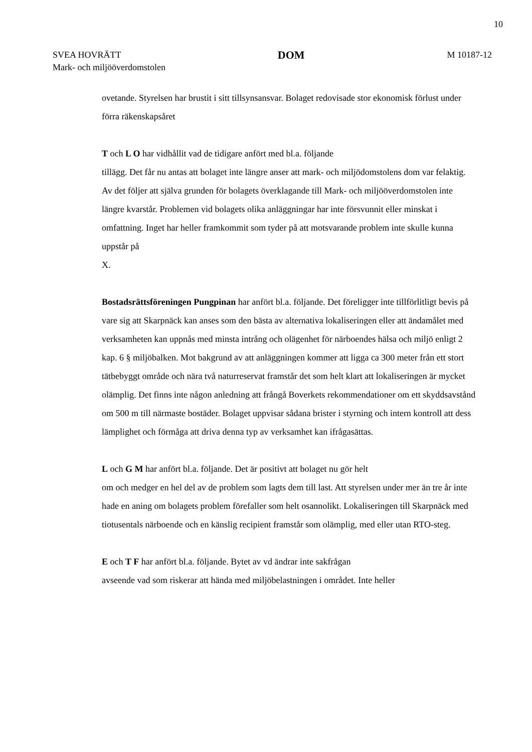10
SVEA HOVRÄTT
Mark- och miljööverdomstolen
DOM
M 10187-12
ovetande. Styrelsen har brustit i sitt tillsynsansvar. Bolaget redovisade stor ekonomisk förlust under förra räkenskapsåret
T och L O har vidhållit vad de tidigare anfört med bl.a. följande
tillägg. Det får nu antas att bolaget inte längre anser att mark- och miljödomstolens dom var felaktig. Av det följer att själva grunden för bolagets överklagande till Mark- och miljööverdomstolen inte längre kvarstår. Problemen vid bolagets olika anläggningar har inte försvunnit eller minskat i omfattning. Inget har heller framkommit som tyder på att motsvarande problem inte skulle kunna uppstår på
X.
Bostadsrättsföreningen Pungpinan har anfört bl.a. följande. Det föreligger inte tillförlitligt bevis på vare sig att Skarpnäck kan anses som den bästa av alternativa lokaliseringen eller att ändamålet med verksamheten kan uppnås med minsta intrång och olägenhet för närboendes hälsa och miljö enligt 2 kap. 6 § miljöbalken. Mot bakgrund av att anläggningen kommer att ligga ca 300 meter från ett stort tätbebyggt område och nära två naturreservat framstår det som helt klart att lokaliseringen är mycket olämplig. Det finns inte någon anledning att frångå Boverkets rekommendationer om ett skyddsavstånd om 500 m till närmaste bostäder. Bolaget uppvisar sådana brister i styrning och intern kontroll att dess lämplighet och förmåga att driva denna typ av verksamhet kan ifrågasättas.
L och G M har anfört bl.a. följande. Det är positivt att bolaget nu gör helt
om och medger en hel del av de problem som lagts dem till last. Att styrelsen under mer än tre år inte hade en aning om bolagets problem förefaller som helt osannolikt. Lokaliseringen till Skarpnäck med tiotusentals närboende och en känslig recipient framstår som olämplig, med eller utan RTO-steg.
E och T F har anfört bl.a. följande. Bytet av vd ändrar inte sakfrågan
avseende vad som riskerar att hända med miljöbelastningen i området. Inte heller